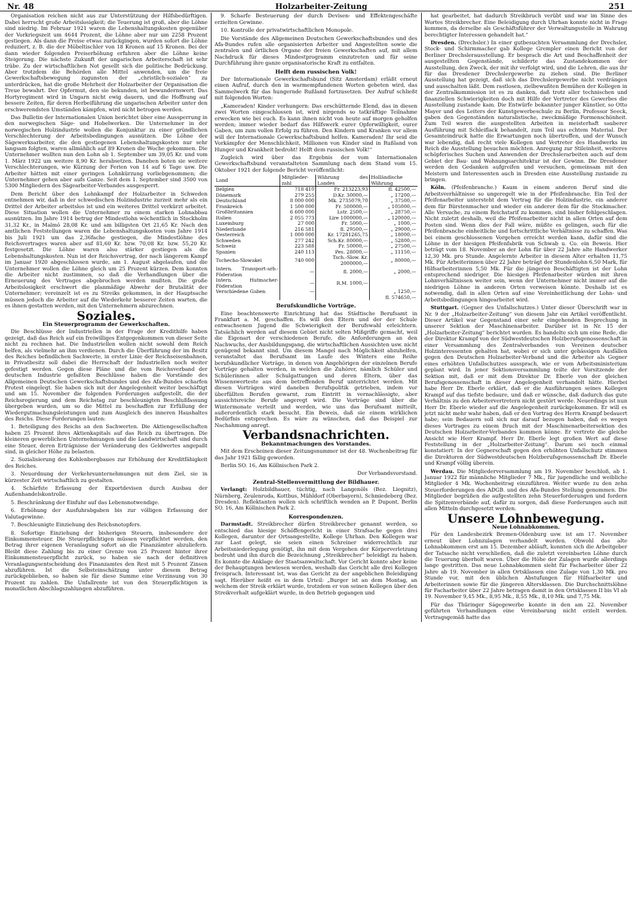Nr. 48 Holzarbeiter-Zeitung 251
Organisation reichen nicht aus zur Unterstützung der Hilfsbedürftigen. Dabei herrscht große Arbeitslosigkeit; die Teuerung ist groß, aber die Löhne sind niedrig. Im Februar 1921 waren die Lebenshaltungskosten gegenüber der Vorkriegszeit um 4644 Prozent, die Löhne aber nur um 2258 Prozent gestiegen. Als dann die Preise etwas zurückgingen, wurden sofort die Löhne reduziert, z. B. die der Möbeltischler von 18 Kronen auf 15 Kronen. Bei der dann wieder folgenden Preiserhöhung erfuhren aber die Löhne keine Steigerung. Die nächste Zukunft der ungarischen Arbeiterschaft ist sehr trübe. Zu der wirtschaftlichen Not gesellt sich die politische Bedrückung. Aber trotzdem die Behörden alle Mittel anwenden, um die freie Gewerkschaftsbewegung zugunsten der „christlich-sozialen“ zu unterdrücken, hat die große Mehrheit der Holzarbeiter der Organisation die Treue bewahrt. Der Opfermut, den sie bekunden, ist bewundernswert. Das Hortyregiment wird in Ungarn nicht ewig dauern, und die Hoffnung auf bessere Zeiten, für deren Herbeiführung die ungarischen Arbeiter unter den erschwerendsten Umständen kämpfen, wird nicht betrogen werden.
Das Bulletin der Internationalen Union berichtet über eine Aussperrung in den norwegischen Säge- und Hobelwerken. Die Unternehmer in der norwegischen Holzindustrie wollen die Konjunktur zu einer gründlichen Verschlechterung der Arbeitsbedingungen ausnützen. Die Löhne der Sägewerksarbeiter, die den gestiegenen Lebenshaltungskosten nur sehr langsam folgten, waren allmählich auf 89 Kronen die Woche gekommen. Die Unternehmer wollten nun den Lohn ab 1. September um 39,05 Kr. und vom 1. März 1922 um weitere 8,90 Kr. herabsetzen. Daneben boten sie weitere Verschlechterungen, wie Kürzung der Ferien von 14 auf 6 Tage usw. Die Arbeiter hätten mit einer geringen Lohnkürzung vorliebgenommen; die Unternehmer gehen aber aufs Ganze. Seit dem 1. September sind 3500 von 5300 Mitgliedern des Sägearbeiter-Verbandes ausgesperrt.
Dem Bericht über den Lohnkampf der Holzarbeiter in Schweden entnehmen wir, daß in der schwedischen Holzindustrie zurzeit mehr als ein Drittel der Arbeiter arbeitslos ist und ein weiteres Drittel verkürzt arbeitet. Diese Situation wollen die Unternehmer zu einem starken Lohnabbau ausnützen. Im Jahre 1914 betrug der Mindestlohn wöchentlich in Stockholm 31,32 Kr., in Malmö 28,08 Kr. und am billigsten Ort 21,65 Kr. Nach den amtlichen Feststellungen waren die Lebenshaltungskosten vom Jahre 1914 bis Juli 1921 um das 2,36fache gestiegen, die Mindestlöhne des Reichsvertrages waren aber auf 81,60 Kr. bzw. 70,08 Kr. bzw. 55,20 Kr. festgesetzt. Die Löhne waren also stärker gestiegen als die Lebenshaltungskosten. Nun ist der Reichsvertrag, der nach längerem Kampf im Januar 1920 abgeschlossen wurde, am 1. August abgelaufen, und die Unternehmer wollen die Löhne gleich um 25 Prozent kürzen. Dem konnten die Arbeiter nicht zustimmen, so daß die Verhandlungen über die Erneuerung des Vertrages abgebrochen werden mußten. Die große Arbeitslosigkeit erschwert die planmäßige Abwehr der Brutalität der Unternehmer; vereinzelt ist es zu Streiks gekommen, in der Hauptsache müssen jedoch die Arbeiter auf die Wiederkehr besserer Zeiten warten, die es ihnen gestatten werden, mit den Unternehmern abzurechnen.
Soziales.
Ein Steuerprogramm der Gewerkschaften.
Die Beschlüsse der Industriellen in der Frage der Kredithilfe haben gezeigt, daß das Reich auf ein freiwilliges Entgegenkommen von dieser Seite nicht zu rechnen hat. Die Industriellen wollen nicht sowohl dem Reich helfen, als vielmehr an ihm verdienen. Durch die Überführung der im Besitz des Reiches befindlichen Sachwerte, in erster Linie der Reichseisenbahnen, in Privatbesitz soll dabei die Herrschaft der Industriellen noch weiter gefestigt werden. Gegen diese Pläne und die vom Reichsverband der deutschen Industrie gefaßten Beschlüsse haben die Vorstände des Allgemeinen Deutschen Gewerkschaftsbundes und des Afa-Bundes scharfen Protest eingelegt. Sie haben sich mit der Angelegenheit weiter beschäftigt und am 15. November die folgenden Forderungen aufgestellt, die der Reichsregierung und dem Reichstag zur beschleunigten Beschlußfassung übergeben wurden, um so die Mittel zu beschaffen zur Erfüllung der Wiedergutmachungsleistungen und zum Ausgleich des inneren Haushaltes des Reichs. Diese Forderungen lauten:
1. Beteiligung des Reichs an den Sachwerten. Die Aktiengesellschaften haben 25 Prozent ihres Aktienkapitals auf das Reich zu übertragen. Die kleineren gewerblichen Unternehmungen und die Landwirtschaft sind durch eine Steuer, deren Erträgnisse der Veränderung des Geldwertes angepaßt sind, in gleicher Höhe zu belasten.
2. Sozialisierung des Kohlenbergbaues zur Erhöhung der Kreditfähigkeit des Reiches.
3. Neuordnung der Verkehrsunternehmungen mit dem Ziel, sie in kürzester Zeit wirtschaftlich zu gestalten.
4. Schärfste Erfassung der Exportdevisen durch Ausbau der Außenhandelskontrolle.
5. Beschränkung der Einfuhr auf das Lebensnotwendige.
6. Erhöhung der Ausfuhrabgaben bis zur völligen Erfassung der Valutagewinne.
7. Beschleunigte Einziehung des Reichsnotopfers.
8. Sofortige Einziehung der bisherigen Steuern, insbesondere der Einkommensteuer. Die Steuerpflichtigen müssen verpflichtet werden, den Betrag ihrer eigenen Veranlagung sofort an die Finanzämter abzuliefern. Bleibt diese Zahlung bis zu einer Grenze von 25 Prozent hinter ihrer Einkommensteuerpflicht zurück, so haben sie nach der definitiven Veranlagungsentscheidung des Finanzamtes den Rest mit 5 Prozent Zinsen abzuführen. Ist die Selbsteinschätzung unter diesem Betrag zurückgeblieben, so haben sie für diese Summe eine Verzinsung von 30 Prozent zu zahlen. Die Unfallrente ist von den Steuerpflichtigen in monatlichen Abschlagszahlungen abzuführen.
9. Scharfe Besteuerung der durch Devisen- und Effektengeschäfte erzielten Gewinne.
10. Kontrolle der privatwirtschaftlichen Monopole.
Die Vorstände des Allgemeinen Deutschen Gewerkschaftsbundes und des Afa-Bundes rufen alle organisierten Arbeiter und Angestellten sowie die zentralen und örtlichen Organe der freien Gewerkschaften auf, mit allem Nachdruck für dieses Mindestprogramm einzutreten und für seine Durchführung ihre ganze organisatorische Kraft zu entfalten.
Helft dem russischen Volk!
Der Internationale Gewerkschaftsbund (Sitz Amsterdam) erläßt erneut einen Aufruf, durch den in warmempfundenen Worten gebeten wird, das Sammelwerk für das hungernde Rußland fortzusetzen. Der Aufruf schließt mit folgenden Worten:
„Kameraden! Kinder verhungern: Das erschütternde Elend, das in diesen zwei Worten eingeschlossen ist, wird nirgends so tatkräftige Teilnahme erwecken wie bei euch. Es kann ihnen nicht von heute auf morgen geholfen werden; immer wieder bedarf das Hilfswerk eurer Opferwilligkeit, eurer Gaben, um zum vollen Erfolg zu führen. Den Kindern und Kranken vor allem will der Internationale Gewerkschaftsbund helfen. Kameraden! Ihr seid die Vorkämpfer der Menschlichkeit, Millionen von Kinder sind in Rußland von Hunger und Krankheit bedroht! Helft dem russischen Volk!“
Zugleich wird über das Ergebnis der vom Internationalen Gewerkschaftsbund veranstalteten Sammlung nach dem Stand vom 15. Oktober 1921 der folgende Bericht veröffentlicht:
| Land | Mitglieder-zahl | Währung des Landes | Holländische Währung |
| --- | --- | --- | --- |
| Belgien | 718 410 | Fr. 213223,93 | fl. 42500,— |
| Dänemark | 279 255 | D.Kr. 30000,— | „ 17200,— |
| Deutschland | 8 000 000 | Mk. 2735079,70 | „ 37500,— |
| Frankreich | 1 500 000 | Fr. 500000,— | „ 105000,— |
| Großbritannien | 6 600 000 | Lstr. 2500,— | „ 28750,— |
| Italien | 2 055 773 | Lire 1000000,— | „ 120000,— |
| Luxemburg | 27 000 | Fr. 5000,— | „ 1000,— |
| Niederlande | 216 581 | fl. 29500,— | „ 29000,— |
| Oesterreich | 1 000 000 | Kr. 17281265,75 | „ 18000,— |
| Schweden | 277 242 | Sch.Kr. 80000,— | „ 52800,— |
| Schweiz | 223 588 | Fr. 50000,— | „ 27500,— |
| Spanien | 240 113 | Pes. 28000,— | „ 11150,— |
| Tschecho-Slowakei | 740 000 | Tsch.-Slow. Kr. 2000000,— | „ 80000,— |
| Intern. Transport-arb.-Föderation | — | fl. 2000,— | „ 2000,— |
| Intern. Hutmacher-Föderation | — | R.M. 1000,— | |
| Verschiedene Gaben | — | | „ 1250,— |
| | | | fl. 574650,— |
Berufskundliche Vorträge.
Eine beachtenswerte Einrichtung hat das Städtische Berufsamt in Frankfurt a. M. geschaffen. Es will den Eltern und der der Schule entwachsenen Jugend die Schwierigkeit der Berufswahl erleichtern. Tatsächlich werden auf diesem Gebiet nicht selten Mißgriffe gemacht, weil die Eigenart der verschiedenen Berufe, die Anforderungen an den Nachwuchs, der Ausbildungsgang, die wirtschaftlichen Aussichten usw. nicht genügend bekannt sind. Um diesem Mangel nach Möglichkeit abzuhelfen, veranstaltet das Berufsamt im Laufe des Winters eine Reihe berufskundlicher Vorträge, in denen von Angehörigen der einzelnen Berufe Vorträge gehalten werden, in welchen die Zuhörer, nämlich Schüler und Schülerinnen aller Schulgattungen und deren Eltern, über das Wissenswerteste aus dem betreffenden Beruf unterrichtet werden. Mit diesen Vorträgen wird daneben Berufspolitik getrieben, indem vor überfüllten Berufen gewarnt, zum Eintritt in vernachlässigte, aber aussichtsreiche Berufe angeregt wird. Die Vorträge sind über die Wintermonate verteilt und werden, wie uns das Berufsamt mitteilt, außerordentlich stark besucht. Ein Beweis, daß sie einem wirklichen Bedürfnis entsprechen. Es wäre zu wünschen, daß das Beispiel zur Nachahmung anregt.
Verbandsnachrichten.
Bekanntmachungen des Vorstandes.
Mit dem Erscheinen dieser Zeitungsnummer ist der 48. Wochenbeitrag für das Jahr 1921 fällig geworden.
Berlin SO. 16, Am Köllnischen Park 2.
Der Verbandsvorstand.
Zentral-Stellenvermittlung der Bildhauer.
Verlangt: Holzbildhauer, tüchtig, nach Langenöls (Bez. Liegnitz), Nürnberg, Zeulenroda, Kottbus, Mühldorf (Oberbayern), Schmiedeberg (Bez. Dresden). Reflektanten wollen sich schriftlich wenden an P. Dupont, Berlin SO. 16, Am Köllnischen Park 2.
Korrespondenzen.
Darmstadt. Streikbrecher dürfen Streikbrecher genannt werden, so entschied das hiesige Schöffengericht in einer Strafsache gegen drei Kollegen, darunter der Ortsangestellte, Kollege Uhrhan. Den Kollegen war zur Last gelegt, sie seien einen Schreiner widerrechtlich zur Arbeitsniederlegung genötigt, ihn mit dem Vergehen der Körperverletzung bedroht und ihn durch die Bezeichnung „Streikbrecher“ beleidigt zu haben. Es konnte die Anklage der Staatsanwaltschaft. Vor Gericht konnte aber keine der Behauptungen bewiesen werden, weshalb das Gericht alle drei Kollegen freisprach. Interessant ist, was das Gericht zu der angeblichen Beleidigung sagt. Hierüber heißt es in dem Urteil: „Burger ist an dem Montag, an welchem der Streik erklärt wurde, trotzdem er von seinen Kollegen über den Streikverhalt aufgeklärt wurde, in den Betrieb gegangen und
hat gearbeitet, hat dadurch Streikbruch verübt und war im Sinne des Wortes Streikbrecher. Eine Beleidigung durch Uhrhan konnte nicht in Frage kommen, da derselbe als Geschäftsführer der Verwaltungsstelle in Wahrung berechtigter Interessen gehandelt hat.“
Dresden. (Drechsler.) In einer gutbesuchten Versammlung der Drechsler, Stock- und Schirmmacher gab Kollege Grempler einen Bericht von der Berliner Drechslerausstellung. Er besprach die Art und Beschaffenheit der ausgestellten Gegenstände, schilderte das Zustandekommen der Ausstellung, den Zweck, der mit ihr verfolgt wird, und die Lehren, die aus ihr für das Dresdener Drechslergewerbe zu ziehen sind. Die Berliner Ausstellung hat gezeigt, daß sich das Drechslergewerbe nicht verdrängen und ausschalten läßt. Dem rastlosen, zielbewußten Bemühen der Kollegen in der Zentralkommission ist es zu danken, daß trotz aller technischen und finanziellen Schwierigkeiten doch mit Hilfe der Vertreter des Gewerbes die Ausstellung zustande kam. Die Entwürfe bekannter junger Künstler, so Otto Mayer und des Leiters der Kunstgewerbeschule zu Berlin, Professor Seeck, gaben den Gegenständen naturalistische, zweckmäßige Formenschönheit. Zum Teil waren die ausgestellten Arbeiten in meisterhaft sauberer Ausführung mit Schleiflack behandelt, zum Teil aus echtem Material. Der Gesamteindruck hatte die Erwartungen noch übertroffen, und der Wunsch war lebendig, daß recht viele Kollegen und Vertreter des Handwerks im Reich die Ausstellung besuchen möchten. Anregung zur Stileinheit, weiteres schöpferisches Suchen und Anwenden der Drechslerarbeiten auch auf dem Gebiet der Bau- und Wohnungsarchitektur ist der Gewinn. Die Dresdener werden den Gedanken aufgreifen und versuchen, gemeinsam mit den Meistern und Interessenten auch in Dresden eine Ausstellung zustande zu bringen.
Köln. (Pfeifenbranche.) Kaum in einem anderen Beruf sind die Arbeitsverhältnisse so ungeregelt wie in der Pfeifenbranche. Ein Teil der Pfeifenarbeiter untersteht dem Vertrag für die Holzindustrie, ein anderer dem für Bürstenmacher und wieder ein anderer dem für die Stockmacher. Alle Versuche, zu einem Reichstarif zu kommen, sind bisher fehlgeschlagen. Nicht zuletzt deshalb, weil die Pfeifenarbeiter nicht in allen Orten auf dem Posten sind. Wenn dies der Fall wäre, müßte es gelingen, auch für die Pfeifenbranche einheitliche und fortschrittliche Verhältnisse zu schaffen. Was bei einem geschlossenen Vorgehen erreicht werden kann, dafür sind die Löhne in der hiesigen Pfeifenfabrik von Schwab u. Co. ein Beweis. Hier beträgt vom 18. November an der Lohn für über 22 Jahre alte Handwerker 12,30 Mk. pro Stunde. Angelernte Arbeiter in diesem Alter erhalten 11,75 Mk. Für Arbeiterinnen über 22 Jahre beträgt der Stundenlohn 6,50 Mark, für Hilfsarbeiterinnen 5,50 Mk. Für die jüngeren Beschäftigten ist der Lohn entsprechend niedriger. Die hiesigen Pfeifenarbeiter würden mit ihren Lohnverhältnissen weiter sein, wenn der Unternehmer nicht immer auf die niedrigen Löhne in anderen Orten verweisen könnte. Deshalb ist es notwendig, daß in allen Orten auf eine Vereinheitlichung der Lohn- und Arbeitsbedingungen hingearbeitet wird.
Stuttgart. (Gegner des Unfallschutzes.) Unter dieser Überschrift war in Nr. 9 der „Holzarbeiter-Zeitung“ von diesem Jahr ein Artikel veröffentlicht. Dieser Artikel war Gegenstand einer sehr eingehenden Besprechung in unserer Sektion der Maschinenarbeiter. Darüber ist in Nr. 15 der „Holzarbeiter-Zeitung“ berichtet worden. Es handelte sich um eine Rede, die der Direktor Krampf von der Südwestdeutschen Holzberufsgenossenschaft in einer Versammlung des Zentralverbandes von Vereinen deutscher Holzinteressenten gehalten hat, wobei er sich unter gehässigen Ausfällen gegen den Deutschen Holzarbeiter-Verband und die Arbeiter als Gegner eines erhöhten Unfallschutzes aussprach, wie er vom Arbeitsministerium geplant wird. In jener Sektionsversammlung teilte der Vorsitzende der Sektion mit, daß er mit dem Direktor Dr. Eberle von der gleichen Berufsgenossenschaft in dieser Angelegenheit verhandelt hätte. Hierbei habe Herr Dr. Eberle erklärt, daß er die Ausführungen seines Kollegen Krampf auf das tiefste bedaure, und daß er wünsche, daß dadurch das gute Verhältnis zu den Arbeitervertretern nicht gestört werde. Neuerdings ist nun Herr Dr. Eberle wieder auf die Angelegenheit zurückgekommen. Er will es jetzt nicht mehr wahr haben, daß er den Vortrag des Herrn Krampf bedauert habe; sein Bedauern soll sich nur darauf bezogen haben, daß es wegen dieses Vortrages zu einem Bruch mit der Maschinenarbeitersektion des Deutschen Holzarbeiter-Verbandes kommen könne. Er vertrete die gleiche Ansicht wie Herr Krampf. Herr Dr. Eberle legt großen Wert auf diese Feststellung in der „Holzarbeiter-Zeitung“. Darum sei noch einmal konstatiert: In der Gegnerschaft gegen den erhöhten Unfallschutz stimmen die Direktoren der Südwestdeutschen Holzberufsgenossenschaft Dr. Eberle und Krampf völlig überein.
Werdau. Die Mitgliederversammlung am 19. November beschloß, ab 1. Januar 1922 für männliche Mitglieder 7 Mk., für jugendliche und weibliche Mitglieder 4 Mk. Wochenbeitrag einzuführen. Weiter wurde zu den zehn Steuerforderungen des ADGB. und des Afa-Bundes Stellung genommen. Die Mitglieder begrüßen die aufgestellten zehn Steuerforderungen und fordern die Spitzenverbände auf, dafür zu sorgen, daß diese Forderungen auch mit allen Mitteln durchgesetzt werden.
Unsere Lohnbewegung.
Neue Lohnabkommen.
Für den Landesbezirk Bremen-Oldenburg usw. ist am 17. November erneut über Lohnzulagen verhandelt worden. Obwohl das alte Lohnabkommen erst am 15. Dezember abläuft, konnten sich die Arbeitgeber der Tatsache nicht verschließen, daß die zuletzt vereinbarten Löhne durch die Teuerung überholt waren. Über die Höhe der Zulagen wurde allerdings lange gestritten. Das neue Lohnabkommen sieht für Facharbeiter über 22 Jahre ab 19. November in allen Ortsklassen eine Zulage von 1,30 Mk. pro Stunde vor, mit den üblichen Abstufungen für Hilfsarbeiter und Arbeiterinnen sowie für die jüngeren Altersklassen. Die Durchschnittslöhne für Facharbeiter über 22 Jahre betragen damit in den Ortsklassen II bis VI ab 19. November 9,45 Mk., 8,95 Mk., 8,55 Mk., 8,10 Mk. und 7,75 Mk.
Für das Thüringer Sägegewerbe konnte in den am 22. November geführten Verhandlungen eine Vereinbarung nicht erzielt werden. Vertragsgemäß hatte das